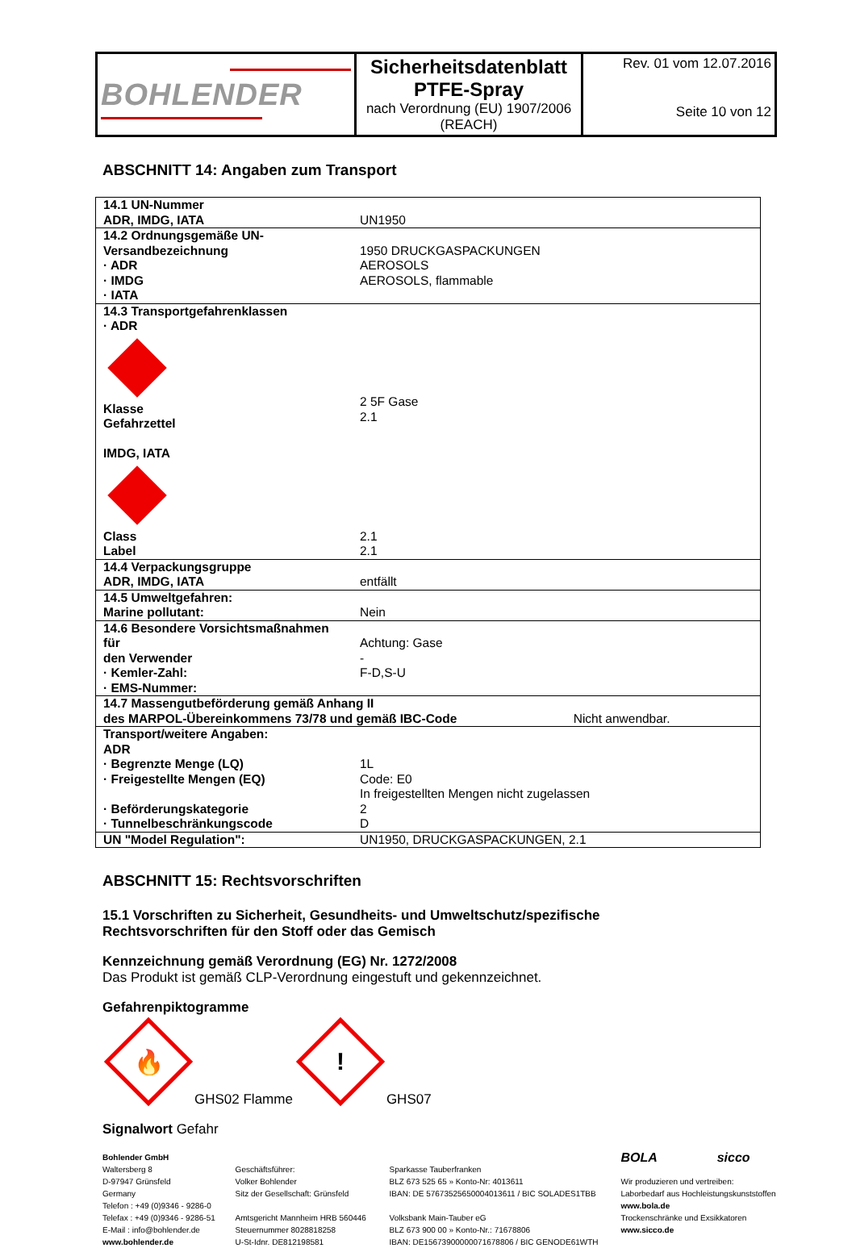| BOHLENDER | Sicherheitsdatenblatt PTFE-Spray nach Verordnung (EU) 1907/2006 (REACH) | Rev. 01 vom 12.07.2016 Seite 10 von 12 |
ABSCHNITT 14: Angaben zum Transport
| 14.1 UN-Nummer ADR, IMDG, IATA | UN1950 |
| 14.2 Ordnungsgemäße UN-Versandbezeichnung · ADR · IMDG · IATA | 1950 DRUCKGASPACKUNGEN AEROSOLS AEROSOLS, flammable |
| 14.3 Transportgefahrenklassen · ADR Klasse Gefahrzettel IMDG, IATA Class Label | 2 5F Gase 2.1 2.1 2.1 |
| 14.4 Verpackungsgruppe ADR, IMDG, IATA | entfällt |
| 14.5 Umweltgefahren: Marine pollutant: | Nein |
| 14.6 Besondere Vorsichtsmaßnahmen für den Verwender · Kemler-Zahl: · EMS-Nummer: | Achtung: Gase - F-D,S-U |
| 14.7 Massengutbeförderung gemäß Anhang II des MARPOL-Übereinkommens 73/78 und gemäß IBC-Code Nicht anwendbar. | |
| Transport/weitere Angaben: ADR · Begrenzte Menge (LQ) · Freigestellte Mengen (EQ) · Beförderungskategorie · Tunnelbeschränkungscode | 1L Code: E0 In freigestellten Mengen nicht zugelassen 2 D |
| UN "Model Regulation": | UN1950, DRUCKGASPACKUNGEN, 2.1 |
ABSCHNITT 15: Rechtsvorschriften
15.1 Vorschriften zu Sicherheit, Gesundheits- und Umweltschutz/spezifische
Rechtsvorschriften für den Stoff oder das Gemisch
Kennzeichnung gemäß Verordnung (EG) Nr. 1272/2008
Das Produkt ist gemäß CLP-Verordnung eingestuft und gekennzeichnet.
Gefahrenpiktogramme
🔥
GHS02 Flamme
!
GHS07
Signalwort Gefahr
Bohlender GmbH
Waltersberg 8
D-97947 Grünsfeld
Germany
Telefon : +49 (0)9346 - 9286-0
Telefax : +49 (0)9346 - 9286-51
E-Mail : info@bohlender.de
www.bohlender.de
Geschäftsführer:
Volker Bohlender
Sitz der Gesellschaft: Grünsfeld
Amtsgericht Mannheim HRB 560446
Steuernummer 8028818258
U-St-Idnr. DE812198581
Sparkasse Tauberfranken
BLZ 673 525 65 » Konto-Nr: 4013611
IBAN: DE 57673525650004013611 / BIC SOLADES1TBB
Volksbank Main-Tauber eG
BLZ 673 900 00 » Konto-Nr.: 71678806
IBAN: DE15673900000071678806 / BIC GENODE61WTH
BOLA sicco
Wir produzieren und vertreiben:
Laborbedarf aus Hochleistungskunststoffen
www.bola.de
Trockenschränke und Exsikkatoren
www.sicco.de